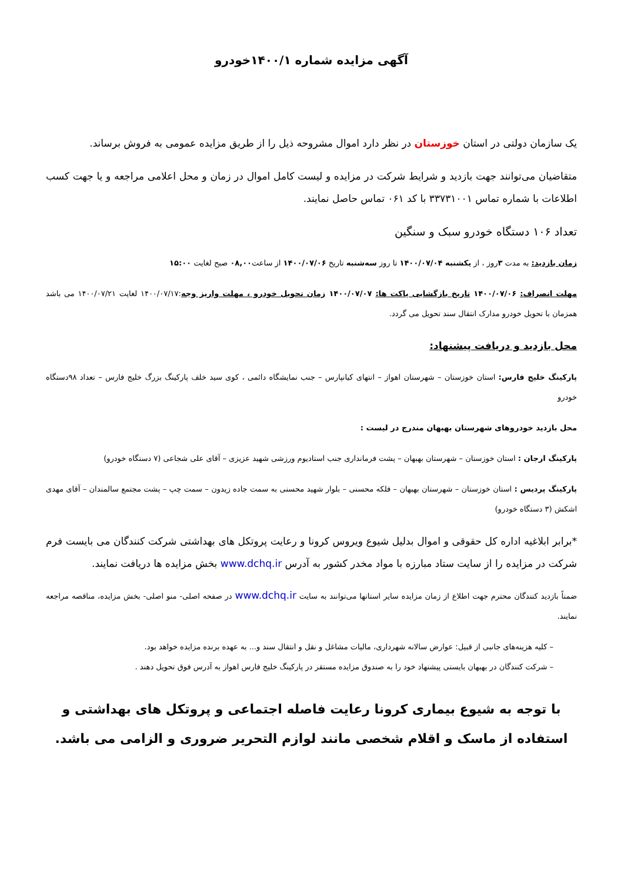آگهی مزایده شماره ۱۴۰۰/۱خودرو
یک سازمان دولتی در استان خوزستان در نظر دارد اموال مشروحه ذیل را از طریق مزایده عمومی به فروش برساند.
متقاضیان می‌توانند جهت بازدید و شرایط شرکت در مزایده و لیست کامل اموال در زمان و محل اعلامی مراجعه و یا جهت کسب اطلاعات با شماره تماس ۳۳۷۳۱۰۰۱ با کد ۰۶۱ تماس حاصل نمایند.
تعداد ۱۰۶ دستگاه خودرو سبک و سنگین
زمان بازدید: به مدت ۳روز ، از یکشنبه ۱۴۰۰/۰۷/۰۴ تا روز سه‌شنبه تاریخ ۱۴۰۰/۰۷/۰۶ از ساعت۰۸,۰۰ صبح لغایت ۱۵:۰۰
مهلت انصراف: ۱۴۰۰/۰۷/۰۶ تاریخ بازگشایی پاکت ها: ۱۴۰۰/۰۷/۰۷ زمان تحویل خودرو ، مهلت واریز وجه:۱۴۰۰/۰۷/۱۷ لغایت ۱۴۰۰/۰۷/۲۱ می باشد همزمان با تحویل خودرو مدارک انتقال سند تحویل می گردد.
محل بازدید و دریافت پیشنهاد:
پارکینگ خلیج فارس: استان خوزستان – شهرستان اهواز – انتهای کیانپارس – جنب نمایشگاه دائمی ، کوی سید خلف پارکینگ بزرگ خلیج فارس – تعداد ۹۸دستگاه خودرو
محل بازدید خودروهای شهرستان بهبهان مندرج در لیست :
پارکینگ ارجان : استان خوزستان – شهرستان بهبهان – پشت فرمانداری جنب استادیوم ورزشی شهید عزیزی – آقای علی شجاعی (۷ دستگاه خودرو)
پارکینگ پردیس : استان خوزستان – شهرستان بهبهان – فلکه محسنی – بلوار شهید محسنی به سمت جاده زیدون – سمت چپ – پشت مجتمع سالمندان – آقای مهدی اشکش (۳ دستگاه خودرو)
*برابر ابلاغیه اداره کل حقوقی و اموال بدلیل شیوع ویروس کرونا و رعایت پروتکل های بهداشتی شرکت کنندگان می بایست فرم شرکت در مزایده را از سایت ستاد مبارزه با مواد مخدر کشور به آدرس www.dchq.ir بخش مزایده ها دریافت نمایند.
ضمناً بازدید کنندگان محترم جهت اطلاع از زمان مزایده سایر استانها می‌توانند به سایت www.dchq.ir در صفحه اصلی- منو اصلی- بخش مزایده، مناقصه مراجعه نمایند.
– کلیه هزینه‌های جانبی از قبیل: عوارض سالانه شهرداری، مالیات مشاغل و نقل و انتقال سند و... به عهده برنده مزایده خواهد بود.
– شرکت کنندگان در بهبهان بایستی پیشنهاد خود را به صندوق مزایده مستقر در پارکینگ خلیج فارس اهواز به آدرس فوق تحویل دهند .
با توجه به شیوع بیماری کرونا رعایت فاصله اجتماعی و پروتکل های بهداشتی و استفاده از ماسک و اقلام شخصی مانند لوازم التحریر ضروری و الزامی می باشد.